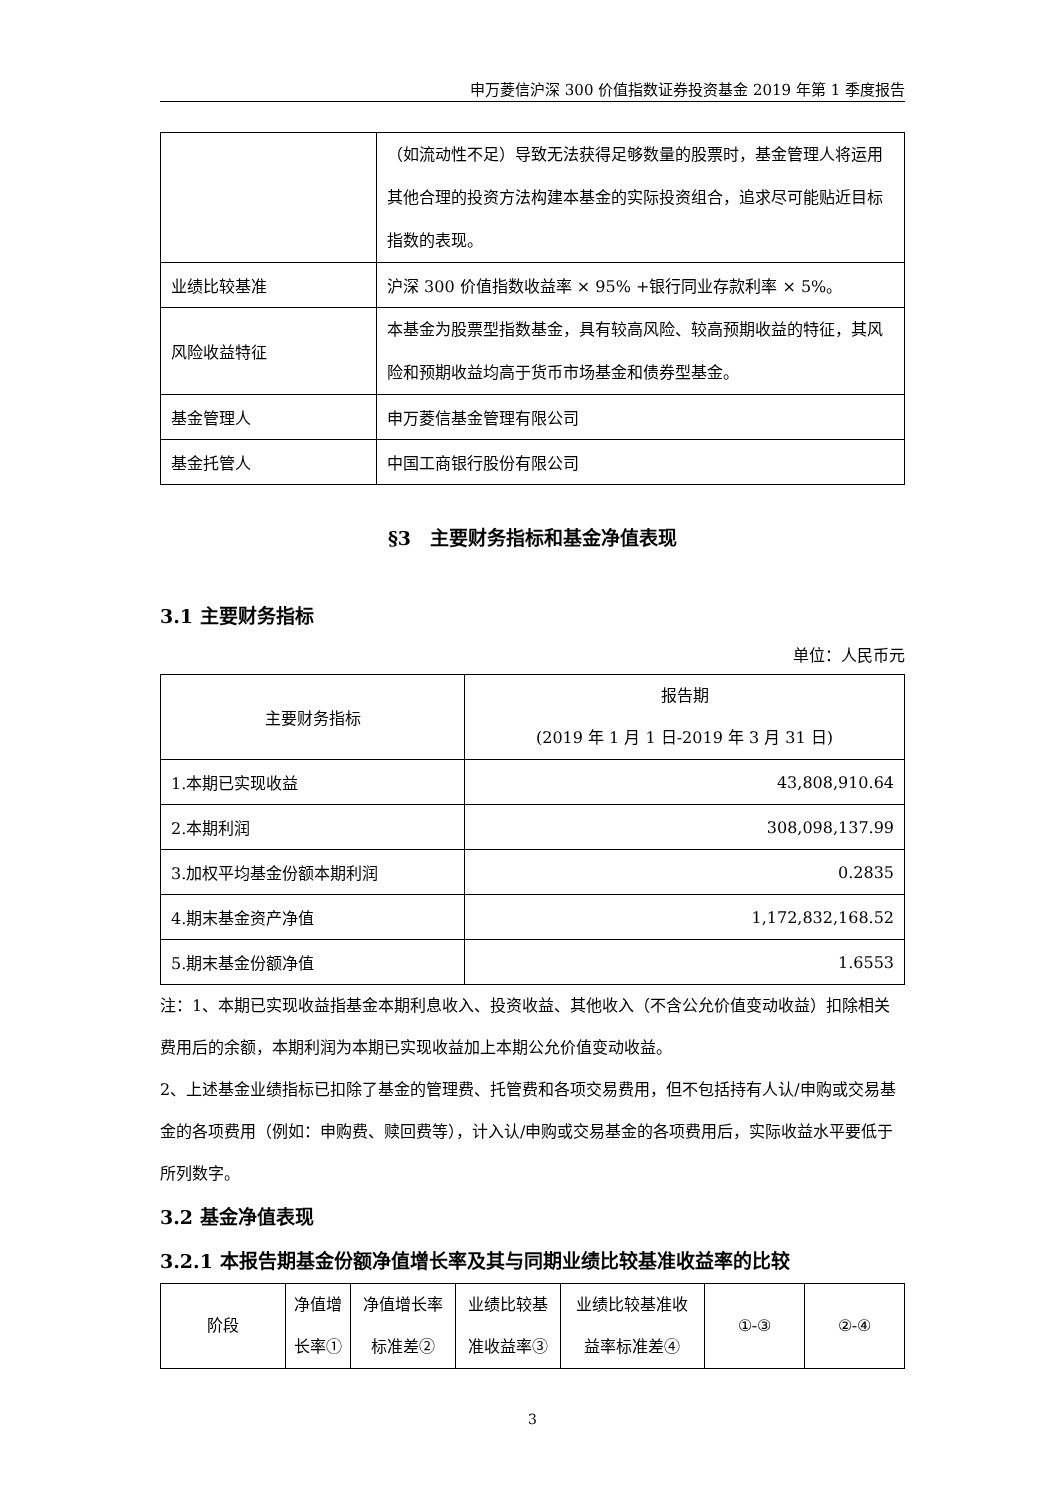申万菱信沪深 300 价值指数证券投资基金 2019 年第 1 季度报告
| | （如流动性不足）导致无法获得足够数量的股票时，基金管理人将运用其他合理的投资方法构建本基金的实际投资组合，追求尽可能贴近目标指数的表现。 |
| 业绩比较基准 | 沪深 300 价值指数收益率 × 95% +银行同业存款利率 × 5%。 |
| 风险收益特征 | 本基金为股票型指数基金，具有较高风险、较高预期收益的特征，其风险和预期收益均高于货币市场基金和债券型基金。 |
| 基金管理人 | 申万菱信基金管理有限公司 |
| 基金托管人 | 中国工商银行股份有限公司 |
§3　主要财务指标和基金净值表现
3.1 主要财务指标
单位：人民币元
| 主要财务指标 | 报告期 (2019 年 1 月 1 日-2019 年 3 月 31 日) |
| 1.本期已实现收益 | 43,808,910.64 |
| 2.本期利润 | 308,098,137.99 |
| 3.加权平均基金份额本期利润 | 0.2835 |
| 4.期末基金资产净值 | 1,172,832,168.52 |
| 5.期末基金份额净值 | 1.6553 |
注：1、本期已实现收益指基金本期利息收入、投资收益、其他收入（不含公允价值变动收益）扣除相关费用后的余额，本期利润为本期已实现收益加上本期公允价值变动收益。
2、上述基金业绩指标已扣除了基金的管理费、托管费和各项交易费用，但不包括持有人认/申购或交易基金的各项费用（例如：申购费、赎回费等），计入认/申购或交易基金的各项费用后，实际收益水平要低于所列数字。
3.2 基金净值表现
3.2.1 本报告期基金份额净值增长率及其与同期业绩比较基准收益率的比较
| 阶段 | 净值增 长率① | 净值增长率 标准差② | 业绩比较基 准收益率③ | 业绩比较基准收 益率标准差④ | ①-③ | ②-④ |
3